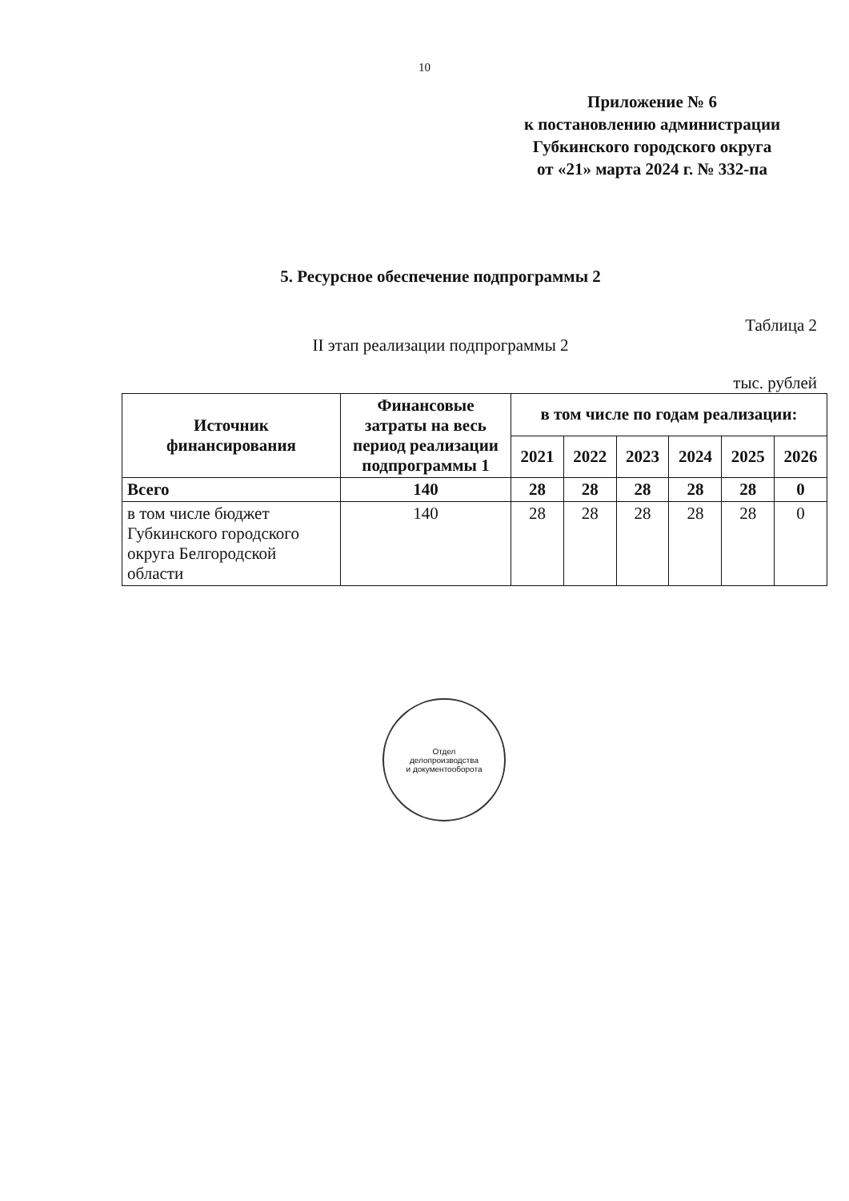10
Приложение № 6
к постановлению администрации
Губкинского городского округа
от «21» марта 2024 г. № 332-па
5. Ресурсное обеспечение подпрограммы 2
Таблица 2
II этап реализации подпрограммы 2
тыс. рублей
| Источник финансирования | Финансовые затраты на весь период реализации подпрограммы 1 | в том числе по годам реализации: | | | | | |
| --- | --- | --- | --- | --- | --- | --- | --- |
| | | 2021 | 2022 | 2023 | 2024 | 2025 | 2026 |
| Всего | 140 | 28 | 28 | 28 | 28 | 28 | 0 |
| в том числе бюджет Губкинского городского округа Белгородской области | 140 | 28 | 28 | 28 | 28 | 28 | 0 |
Отдел
делопроизводства
и документооборота